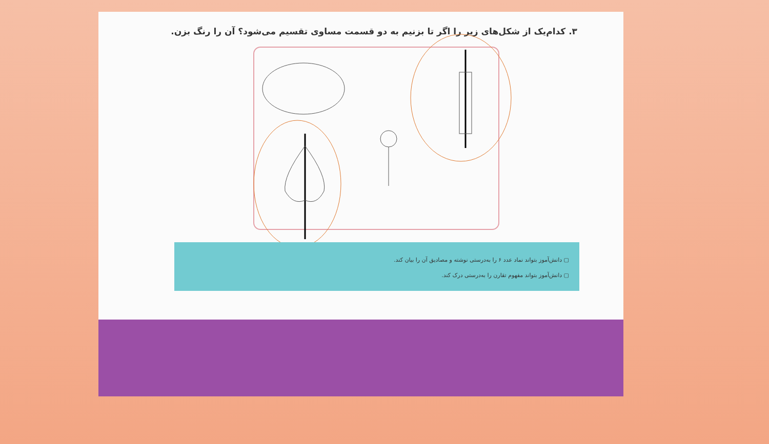۳. کدام‌یک از شکل‌های زیر را اگر تا بزنیم به دو قسمت مساوی تقسیم می‌شود؟ آن را رنگ بزن.
▢ دانش‌آموز بتواند نماد عدد ۶ را به‌درستی نوشته و مصادیق آن را بیان کند.
▢ دانش‌آموز بتواند مفهوم تقارن را به‌درستی درک کند.